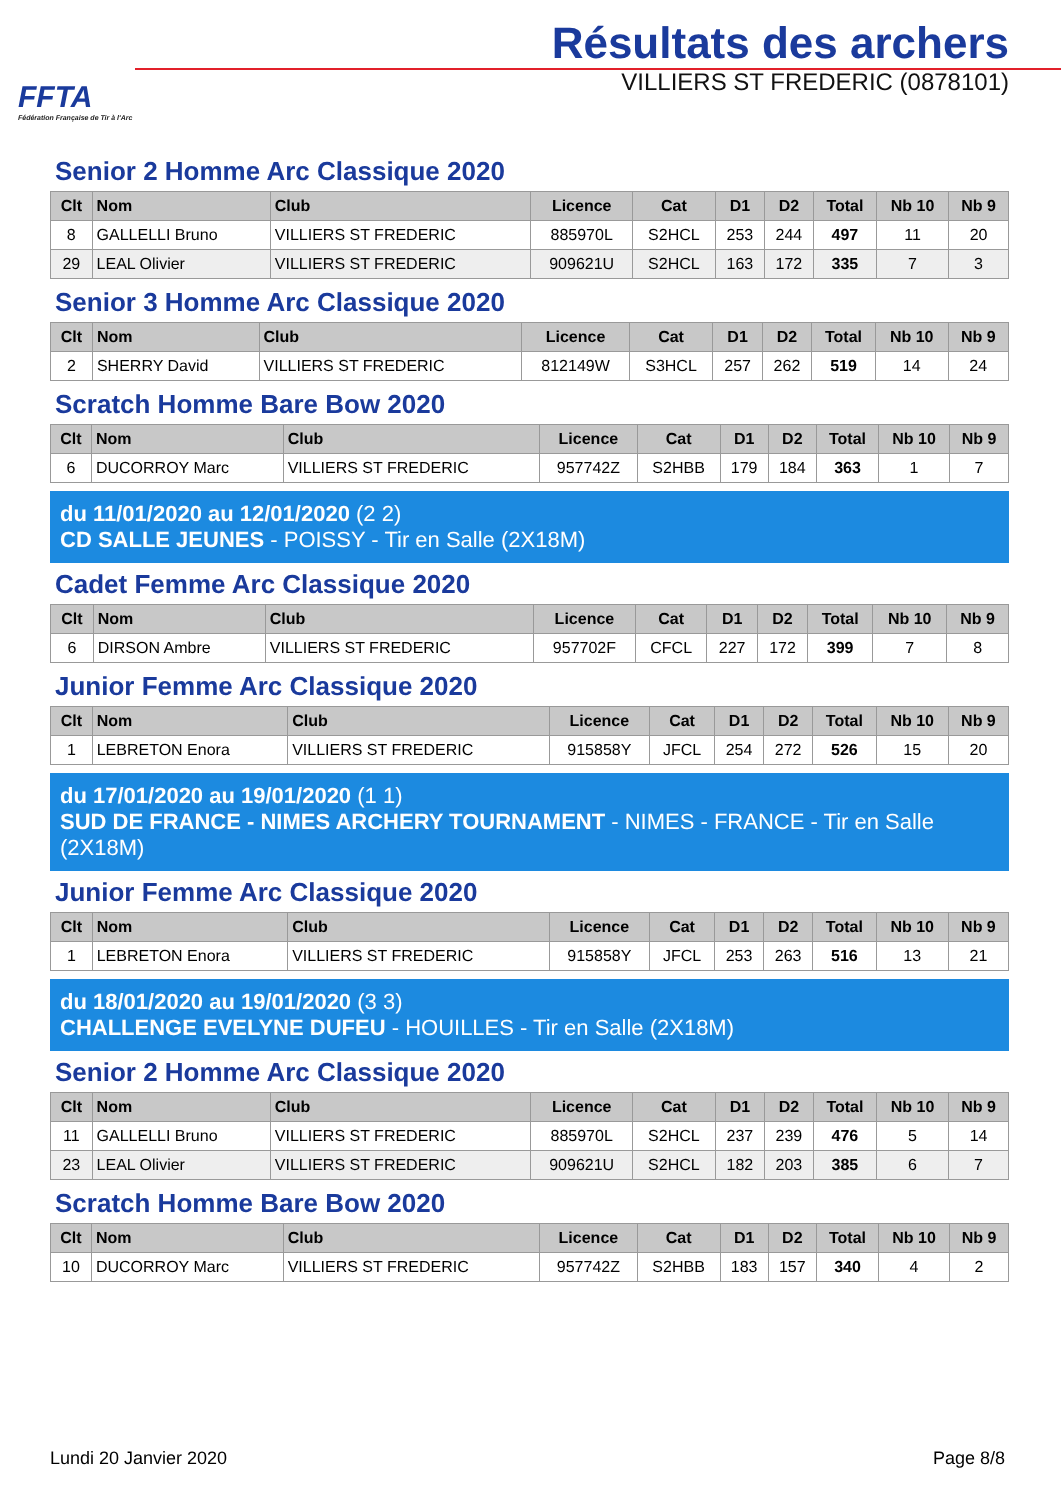FFTA
Fédération Française de Tir à l'Arc
Résultats des archers
VILLIERS ST FREDERIC (0878101)
Senior 2 Homme Arc Classique 2020
| Clt | Nom | Club | Licence | Cat | D1 | D2 | Total | Nb 10 | Nb 9 |
| --- | --- | --- | --- | --- | --- | --- | --- | --- | --- |
| 8 | GALLELLI Bruno | VILLIERS ST FREDERIC | 885970L | S2HCL | 253 | 244 | 497 | 11 | 20 |
| 29 | LEAL Olivier | VILLIERS ST FREDERIC | 909621U | S2HCL | 163 | 172 | 335 | 7 | 3 |
Senior 3 Homme Arc Classique 2020
| Clt | Nom | Club | Licence | Cat | D1 | D2 | Total | Nb 10 | Nb 9 |
| --- | --- | --- | --- | --- | --- | --- | --- | --- | --- |
| 2 | SHERRY David | VILLIERS ST FREDERIC | 812149W | S3HCL | 257 | 262 | 519 | 14 | 24 |
Scratch Homme Bare Bow 2020
| Clt | Nom | Club | Licence | Cat | D1 | D2 | Total | Nb 10 | Nb 9 |
| --- | --- | --- | --- | --- | --- | --- | --- | --- | --- |
| 6 | DUCORROY Marc | VILLIERS ST FREDERIC | 957742Z | S2HBB | 179 | 184 | 363 | 1 | 7 |
du 11/01/2020 au 12/01/2020 (2 2)
CD SALLE JEUNES - POISSY - Tir en Salle (2X18M)
Cadet Femme Arc Classique 2020
| Clt | Nom | Club | Licence | Cat | D1 | D2 | Total | Nb 10 | Nb 9 |
| --- | --- | --- | --- | --- | --- | --- | --- | --- | --- |
| 6 | DIRSON Ambre | VILLIERS ST FREDERIC | 957702F | CFCL | 227 | 172 | 399 | 7 | 8 |
Junior Femme Arc Classique 2020
| Clt | Nom | Club | Licence | Cat | D1 | D2 | Total | Nb 10 | Nb 9 |
| --- | --- | --- | --- | --- | --- | --- | --- | --- | --- |
| 1 | LEBRETON Enora | VILLIERS ST FREDERIC | 915858Y | JFCL | 254 | 272 | 526 | 15 | 20 |
du 17/01/2020 au 19/01/2020 (1 1)
SUD DE FRANCE - NIMES ARCHERY TOURNAMENT - NIMES - FRANCE - Tir en Salle (2X18M)
Junior Femme Arc Classique 2020
| Clt | Nom | Club | Licence | Cat | D1 | D2 | Total | Nb 10 | Nb 9 |
| --- | --- | --- | --- | --- | --- | --- | --- | --- | --- |
| 1 | LEBRETON Enora | VILLIERS ST FREDERIC | 915858Y | JFCL | 253 | 263 | 516 | 13 | 21 |
du 18/01/2020 au 19/01/2020 (3 3)
CHALLENGE EVELYNE DUFEU - HOUILLES - Tir en Salle (2X18M)
Senior 2 Homme Arc Classique 2020
| Clt | Nom | Club | Licence | Cat | D1 | D2 | Total | Nb 10 | Nb 9 |
| --- | --- | --- | --- | --- | --- | --- | --- | --- | --- |
| 11 | GALLELLI Bruno | VILLIERS ST FREDERIC | 885970L | S2HCL | 237 | 239 | 476 | 5 | 14 |
| 23 | LEAL Olivier | VILLIERS ST FREDERIC | 909621U | S2HCL | 182 | 203 | 385 | 6 | 7 |
Scratch Homme Bare Bow 2020
| Clt | Nom | Club | Licence | Cat | D1 | D2 | Total | Nb 10 | Nb 9 |
| --- | --- | --- | --- | --- | --- | --- | --- | --- | --- |
| 10 | DUCORROY Marc | VILLIERS ST FREDERIC | 957742Z | S2HBB | 183 | 157 | 340 | 4 | 2 |
Lundi 20 Janvier 2020 Page 8/8